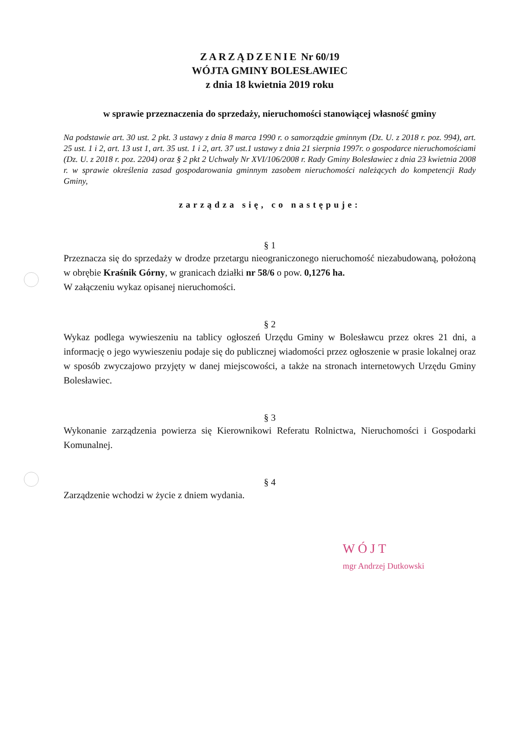ZARZĄDZENIE Nr 60/19
WÓJTA GMINY BOLESŁAWIEC
z dnia 18 kwietnia 2019 roku
w sprawie przeznaczenia do sprzedaży, nieruchomości stanowiącej własność gminy
Na podstawie art. 30 ust. 2 pkt. 3 ustawy z dnia 8 marca 1990 r. o samorządzie gminnym (Dz. U. z 2018 r. poz. 994), art. 25 ust. 1 i 2, art. 13 ust 1, art. 35 ust. 1 i 2, art. 37 ust.1 ustawy z dnia 21 sierpnia 1997r. o gospodarce nieruchomościami (Dz. U. z 2018 r. poz. 2204) oraz § 2 pkt 2 Uchwały Nr XVI/106/2008 r. Rady Gminy Bolesławiec z dnia 23 kwietnia 2008 r. w sprawie określenia zasad gospodarowania gminnym zasobem nieruchomości należących do kompetencji Rady Gminy,
zarządza się, co następuje:
§ 1
Przeznacza się do sprzedaży w drodze przetargu nieograniczonego nieruchomość niezabudowaną, położoną w obrębie Kraśnik Górny, w granicach działki nr 58/6 o pow. 0,1276 ha.
W załączeniu wykaz opisanej nieruchomości.
§ 2
Wykaz podlega wywieszeniu na tablicy ogłoszeń Urzędu Gminy w Bolesławcu przez okres 21 dni, a informację o jego wywieszeniu podaje się do publicznej wiadomości przez ogłoszenie w prasie lokalnej oraz w sposób zwyczajowo przyjęty w danej miejscowości, a także na stronach internetowych Urzędu Gminy Bolesławiec.
§ 3
Wykonanie zarządzenia powierza się Kierownikowi Referatu Rolnictwa, Nieruchomości i Gospodarki Komunalnej.
§ 4
Zarządzenie wchodzi w życie z dniem wydania.
WÓJT
mgr Andrzej Dutkowski